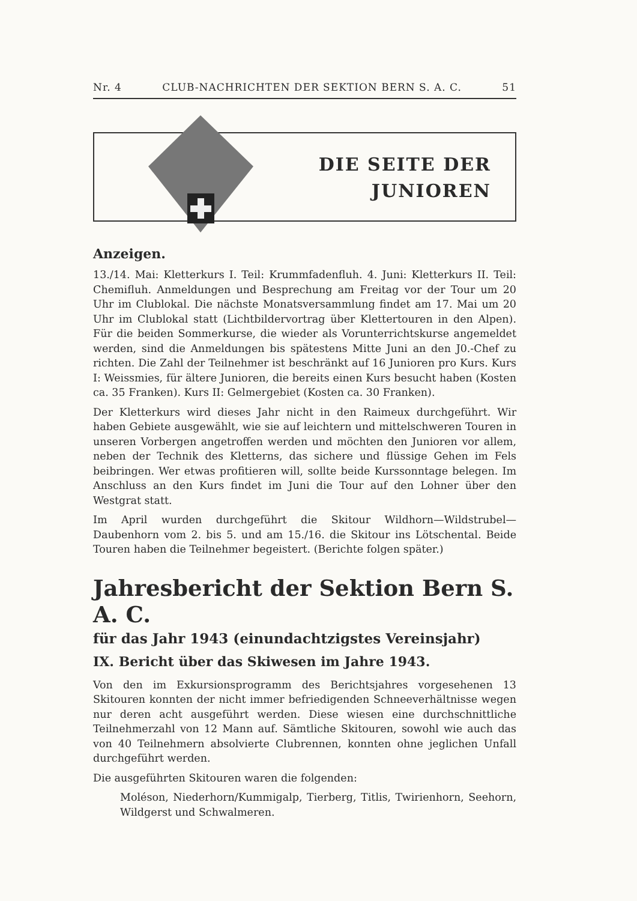Nr. 4 CLUB-NACHRICHTEN DER SEKTION BERN S. A. C. 51
DIE SEITE DER
JUNIOREN
Anzeigen.
13./14. Mai: Kletterkurs I. Teil: Krummfadenfluh. 4. Juni: Kletterkurs II. Teil: Chemifluh. Anmeldungen und Besprechung am Freitag vor der Tour um 20 Uhr im Clublokal. Die nächste Monatsversammlung findet am 17. Mai um 20 Uhr im Clublokal statt (Lichtbildervortrag über Klettertouren in den Alpen). Für die beiden Sommerkurse, die wieder als Vorunterrichtskurse angemeldet werden, sind die Anmeldungen bis spätestens Mitte Juni an den J0.-Chef zu richten. Die Zahl der Teilnehmer ist beschränkt auf 16 Junioren pro Kurs. Kurs I: Weissmies, für ältere Junioren, die bereits einen Kurs besucht haben (Kosten ca. 35 Franken). Kurs II: Gelmergebiet (Kosten ca. 30 Franken).
Der Kletterkurs wird dieses Jahr nicht in den Raimeux durchgeführt. Wir haben Gebiete ausgewählt, wie sie auf leichtern und mittelschweren Touren in unseren Vorbergen angetroffen werden und möchten den Junioren vor allem, neben der Technik des Kletterns, das sichere und flüssige Gehen im Fels beibringen. Wer etwas profitieren will, sollte beide Kurssonntage belegen. Im Anschluss an den Kurs findet im Juni die Tour auf den Lohner über den Westgrat statt.
Im April wurden durchgeführt die Skitour Wildhorn—Wildstrubel—Daubenhorn vom 2. bis 5. und am 15./16. die Skitour ins Lötschental. Beide Touren haben die Teilnehmer begeistert. (Berichte folgen später.)
Jahresbericht der Sektion Bern S. A. C.
für das Jahr 1943 (einundachtzigstes Vereinsjahr)
IX. Bericht über das Skiwesen im Jahre 1943.
Von den im Exkursionsprogramm des Berichtsjahres vorgesehenen 13 Skitouren konnten der nicht immer befriedigenden Schneeverhältnisse wegen nur deren acht ausgeführt werden. Diese wiesen eine durchschnittliche Teilnehmerzahl von 12 Mann auf. Sämtliche Skitouren, sowohl wie auch das von 40 Teilnehmern absolvierte Clubrennen, konnten ohne jeglichen Unfall durchgeführt werden.
Die ausgeführten Skitouren waren die folgenden:
Moléson, Niederhorn/Kummigalp, Tierberg, Titlis, Twirienhorn, Seehorn, Wildgerst und Schwalmeren.